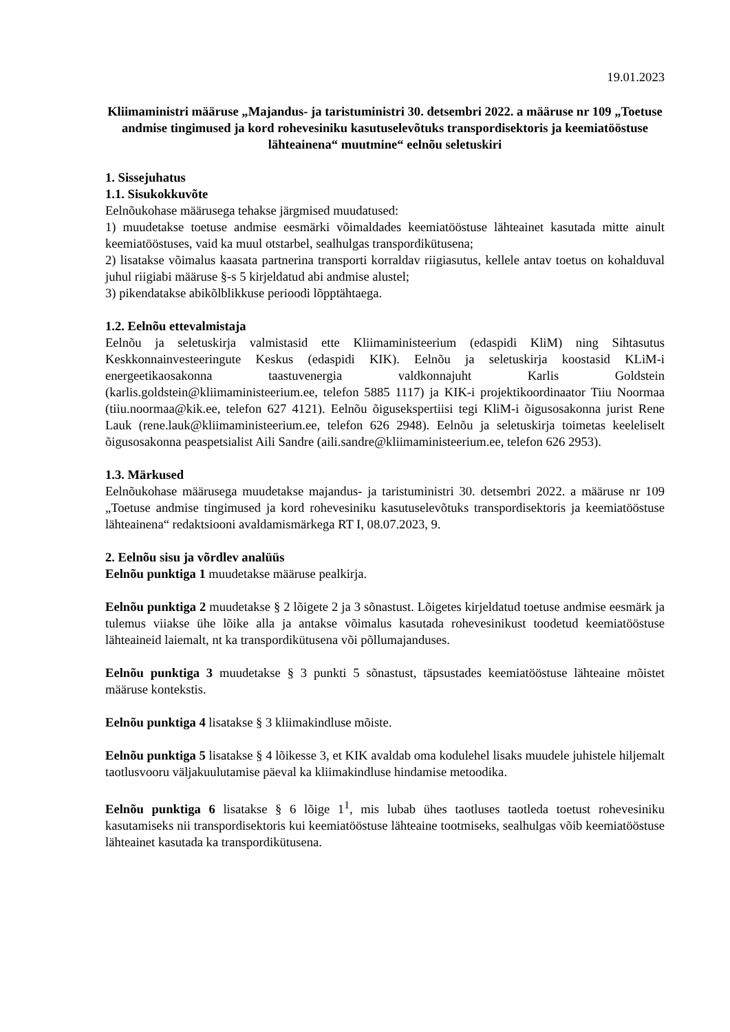19.01.2023
Kliimaministri määruse „Majandus- ja taristuministri 30. detsembri 2022. a määruse nr 109 „Toetuse andmise tingimused ja kord rohevesiniku kasutuselevõtuks transpordisektoris ja keemiatööstuse lähteainena“ muutmine“ eelnõu seletuskiri
1. Sissejuhatus
1.1. Sisukokkuvõte
Eelnõukohase määrusega tehakse järgmised muudatused:
1) muudetakse toetuse andmise eesmärki võimaldades keemiatööstuse lähteainet kasutada mitte ainult keemiatööstuses, vaid ka muul otstarbel, sealhulgas transpordikütusena;
2) lisatakse võimalus kaasata partnerina transporti korraldav riigiasutus, kellele antav toetus on kohalduval juhul riigiabi määruse §-s 5 kirjeldatud abi andmise alustel;
3) pikendatakse abikõlblikkuse perioodi lõpptähtaega.
1.2. Eelnõu ettevalmistaja
Eelnõu ja seletuskirja valmistasid ette Kliimaministeerium (edaspidi KliM) ning Sihtasutus Keskkonnainvesteeringute Keskus (edaspidi KIK). Eelnõu ja seletuskirja koostasid KLiM-i energeetikaosakonna taastuvenergia valdkonnajuht Karlis Goldstein (karlis.goldstein@kliimaministeerium.ee, telefon 5885 1117) ja KIK-i projektikoordinaator Tiiu Noormaa (tiiu.noormaa@kik.ee, telefon 627 4121). Eelnõu õiguseksperti­isi tegi KliM-i õigusosakonna jurist Rene Lauk (rene.lauk@kliimaministeerium.ee, telefon 626 2948). Eelnõu ja seletuskirja toimetas keeleliselt õigusosakonna peaspetsialist Aili Sandre (aili.sandre@kliimaministeerium.ee, telefon 626 2953).
1.3. Märkused
Eelnõukohase määrusega muudetakse majandus- ja taristuministri 30. detsembri 2022. a määruse nr 109 „Toetuse andmise tingimused ja kord rohevesiniku kasutuselevõtuks transpordisektoris ja keemiatööstuse lähteainena“ redaktsiooni avaldamismärkega RT I, 08.07.2023, 9.
2. Eelnõu sisu ja võrdlev analüüs
Eelnõu punktiga 1 muudetakse määruse pealkirja.
Eelnõu punktiga 2 muudetakse § 2 lõigete 2 ja 3 sõnastust. Lõigetes kirjeldatud toetuse andmise eesmärk ja tulemus viiakse ühe lõike alla ja antakse võimalus kasutada rohevesinikust toodetud keemiatööstuse lähteaineid laiemalt, nt ka transpordikütusena või põllumajanduses.
Eelnõu punktiga 3 muudetakse § 3 punkti 5 sõnastust, täpsustades keemiatööstuse lähteaine mõistet määruse kontekstis.
Eelnõu punktiga 4 lisatakse § 3 kliimakindluse mõiste.
Eelnõu punktiga 5 lisatakse § 4 lõikesse 3, et KIK avaldab oma kodulehel lisaks muudele juhistele hiljemalt taotlusvooru väljakuulutamise päeval ka kliimakindluse hindamise metoodika.
Eelnõu punktiga 6 lisatakse § 6 lõige 1<sup>1</sup>, mis lubab ühes taotluses taotleda toetust rohevesiniku kasutamiseks nii transpordisektoris kui keemiatööstuse lähteaine tootmiseks, sealhulgas võib keemiatööstuse lähteainet kasutada ka transpordikütusena.